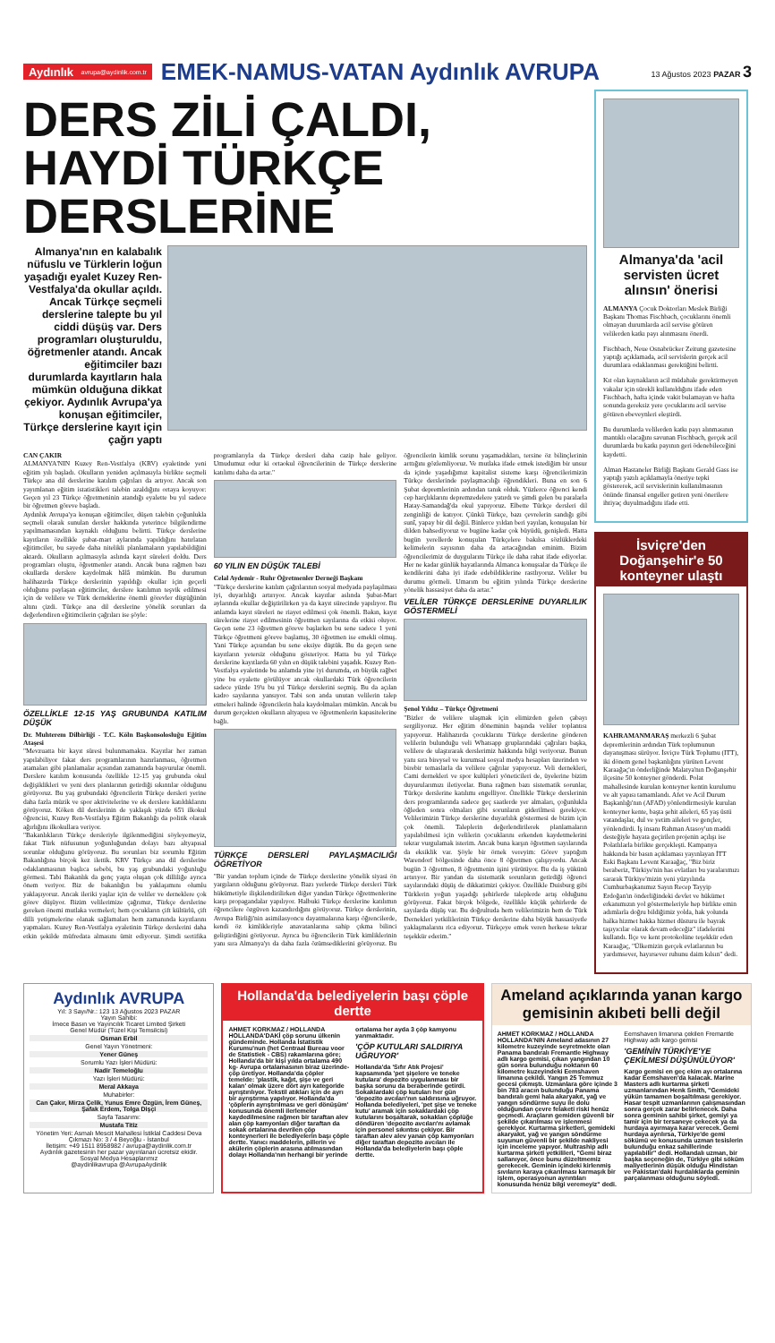Aydınlık avrupa@aydinlik.com.tr
EMEK-NAMUS-VATAN Aydınlık AVRUPA
13 Ağustos 2023 PAZAR 3
DERS ZİLİ ÇALDI, HAYDİ TÜRKÇE DERSLERİNE
Almanya'nın en kalabalık nüfuslu ve Türklerin loğun yaşadığı eyalet Kuzey Ren-Vestfalya'da okullar açıldı. Ancak Türkçe seçmeli derslerine talepte bu yıl ciddi düşüş var. Ders programları oluşturuldu, öğretmenler atandı. Ancak eğitimciler bazı durumlarda kayıtların hala mümkün olduğuna dikkat çekiyor. Aydınlık Avrupa'ya konuşan eğitimciler, Türkçe derslerine kayıt için çağrı yaptı
CAN ÇAKIR
ALMANYA'NIN Kuzey Ren-Vestfalya (KRV) eyaletinde yeni eğitim yılı başladı. Okulların yeniden açılmasıyla birlikte seçmeli Türkçe ana dil derslerine katılım çağrıları da artıyor. Ancak son yayımlanan eğitim istatistikleri talebin azaldığını ortaya koyuyor: Geçen yıl 23 Türkçe öğretmeninin atandığı eyalette bu yıl sadece bir öğretmen göreve başladı.
Aydınlık Avrupa'ya konuşan eğitimciler, düşen talebin çoğunlukla seçmeli olarak sunulan dersler hakkında yeterince bilgilendirme yapılmamasından kaynaklı olduğunu belirtti. Türkçe derslerine kayıtların özellikle şubat-mart aylarında yapıldığını hatırlatan eğitimciler, bu sayede daha nitelikli planlamaların yapılabildiğini aktardı. Okulların açılmasıyla aslında kayıt süreleri doldu. Ders programları oluştu, öğretmenler atandı. Ancak buna rağmen bazı okullarda derslere kaydolmak hâlâ mümkün. Bu durumun halihazırda Türkçe derslerinin yapıldığı okullar için geçerli olduğunu paylaşan eğitimciler, derslere katılımın teşvik edilmesi için de velilere ve Türk derneklerine önemli görevler düştüğünün altını çizdi. Türkçe ana dil derslerine yönelik sorunları da değerlendiren eğitimcilerin çağrıları ise şöyle:
ÖZELLİKLE 12-15 YAŞ GRUBUNDA KATILIM DÜŞÜK
Dr. Muhterem Dilbirliği - T.C. Köln Başkonsolosluğu Eğitim Ataşesi
"Mevzuatta bir kayıt süresi bulunmamakta. Kayıtlar her zaman yapılabiliyor fakat ders programlarının hazırlanması, öğretmen atamaları gibi planlamalar açısından zamanında başvurular önemli. Derslere katılım konusunda özellikle 12-15 yaş grubunda okul değişiklikleri ve yeni ders planlarının getirdiği sıkıntılar olduğunu görüyoruz. Bu yaş grubundaki öğrencilerin Türkçe dersleri yerine daha fazla müzik ve spor aktivitelerine ve ek derslere katıldıklarını görüyoruz. Köken dil derslerinin de yaklaşık yüzde 65'i ilkokul öğrencisi, Kuzey Ren-Vestfalya Eğitim Bakanlığı da politik olarak ağırlığını ilkokullara veriyor.
"Bakanlıkların Türkçe dersleriyle ilgilenmediğini söyleyemeyiz, fakat Türk nüfusunun yoğunluğundan dolayı bazı altyapısal sorunlar olduğunu görüyoruz. Bu sorunları biz sorumlu Eğitim Bakanlığına birçok kez ilettik. KRV Türkçe ana dil derslerine odaklanmasının başlıca sebebi, bu yaş grubundaki yoğunluğu görmesi. Tabi Bakanlık da genç yaşta oluşan çok dilliliğe ayrıca önem veriyor. Biz de bakanlığın bu yaklaşımını olumlu yaklaşıyoruz. Ancak ileriki yaşlar için de veliler ve derneklere çok görev düşüyor. Bizim velilerimize çağrımız, Türkçe derslerine gereken önemi mutlaka vermeleri; hem çocukların çift kültürlü, çift dilli yetişmelerine olanak sağlamaları hem zamanında kayıtlarını yapmaları. Kuzey Ren-Vestfalya eyaletinin Türkçe derslerini daha etkin şekilde müfredata almasını ümit ediyoruz. Şimdi sertifika programlarıyla da Türkçe dersleri daha cazip hale geliyor. Umudumuz odur ki ortaokul öğrencilerinin de Türkçe derslerine katılımı daha da artar."
60 YILIN EN DÜŞÜK TALEBİ
Celal Aydemir - Ruhr Öğretmenler Derneği Başkanı
"Türkçe derslerine katılım çağrılarının sosyal medyada paylaşılması iyi, duyarlılığı artırıyor. Ancak kayıtlar aslında Şubat-Mart aylarında okullar değiştirilirken ya da kayıt sürecinde yapılıyor. Bu anlamda kayıt süreleri ne riayet edilmesi çok önemli. Bakın, kayıt sürelerine riayet edilmesinin öğretmen sayılarına da etkisi oluyor. Geçen sene 23 öğretmen göreve başlarken bu sene sadece 1 yeni Türkçe öğretmeni göreve başlamış, 30 öğretmen ise emekli olmuş. Yani Türkçe açısından bu sene eksiye düştük. Bu da geçen sene kayıtların yetersiz olduğunu gösteriyor. Hatta bu yıl Türkçe derslerine kayıtlarda 60 yılın en düşük talebini yaşadık. Kuzey Ren-Vestfalya eyaletinde bu anlamda yine iyi durumda, en büyük rağbet yine bu eyalette görülüyor ancak okullardaki Türk öğrencilerin sadece yüzde 19'u bu yıl Türkçe derslerini seçmiş. Bu da açılan kadro sayılarına yansıyor. Tabi son anda unutan velilerin talep etmeleri halinde öğrencilerin hala kaydolmaları mümkün. Ancak bu durum gerçekten okulların altyapısı ve öğretmenlerin kapasitelerine bağlı.
TÜRKÇE DERSLERİ PAYLAŞMACILIĞI ÖĞRETİYOR
"Bir yandan toplum içinde de Türkçe derslerine yönelik siyasi ön yargıların olduğunu görüyoruz. Bazı yerlerde Türkçe dersleri Türk hükümetiyle ilişkilendirilirken diğer yandan Türkçe öğretmenlerine karşı propagandalar yapılıyor. Halbuki Türkçe derslerine katılımın öğrencilere özgüven kazandırdığını görüyoruz. Türkçe derslerinin, Avrupa Birliği'nin asimilasyoncu dayatmalarına karşı öğrencilerde, kendi öz kimlikleriyle anavatanlarına sahip çıkma bilinci geliştirdiğini görüyoruz. Ayrıca bu öğrencilerin Türk kimliklerinin yanı sıra Almanya'yı da daha fazla özümsediklerini görüyoruz. Bu öğrencilerin kimlik sorunu yaşamadıkları, tersine öz bilinçlerinin arttığını gözlemliyoruz. Ve mutlaka ifade etmek istediğim bir unsur da içinde yaşadığımız kapitalist sisteme karşı öğrencilerimizin Türkçe derslerinde paylaşmacılığı öğrendikleri. Buna en son 6 Şubat depremlerinin ardından tanık olduk. Yüzlerce öğrenci kendi cep harçlıklarını depremzedelere yatırdı ve şimdi gelen bu paralarla Hatay-Samandağ'da okul yapıyoruz. Elbette Türkçe dersleri dil zenginliği de katıyor. Çünkü Türkçe, bazı çevrelerin sandığı gibi sunî, yapay bir dil değil. Binlerce yıldan beri yayılan, konuşulan bir dilden bahsediyoruz ve bugüne kadar çok büyüdü, genişledi. Hatta bugün yerellerde konuşulan Türkçelere bakılsa sözlüklerdeki kelimelerin sayısının daha da artacağından eminim. Bizim öğrencilerimiz de duygularını Türkçe ile daha rahat ifade ediyorlar. Her ne kadar günlük hayatlarında Almanca konuşsalar da Türkçe ile kendilerini daha iyi ifade edebildiklerine rastlıyoruz. Veliler bu durumu görmeli. Umarım bu eğitim yılında Türkçe derslerine yönelik hassasiyet daha da artar."
VELİLER TÜRKÇE DERSLERİNE DUYARLILIK GÖSTERMELİ
Şenol Yıldız – Türkçe Öğretmeni
"Bizler de velilere ulaşmak için elimizden gelen çabayı sergiliyoruz. Her eğitim döneminin başında veliler toplantısı yapıyoruz. Halihazırda çocuklarını Türkçe derslerine gönderen velilerin bulunduğu veli Whatsapp gruplarındaki çağrıları başka, velilere de ulaştırarak derslerimiz hakkında bilgi veriyoruz. Bunun yanı sıra bireysel ve kurumsal sosyal medya hesapları üzerinden ve birebir temaslarla da velilere çağrılar yapıyoruz. Veli dernekleri, Cami dernekleri ve spor kulüpleri yöneticileri de, üyelerine bizim duyurularımızı iletiyorlar. Buna rağmen bazı sistematik sorunlar, Türkçe derslerine katılımı engelliyor. Özellikle Türkçe derslerinin ders programlarında sadece geç saatlerde yer almaları, çoğunlukla öğleden sonra olmaları gibi sorunların giderilmesi gerekiyor. Velilerimizin Türkçe derslerine duyarlılık göstermesi de bizim için çok önemli. Taleplerin değerlendirilerek planlamaların yapılabilmesi için velilerin çocuklarını erkenden kaydetmelerini tekrar vurgulamak isterim. Ancak buna karşın öğretmen sayılarında da eksiklik var. Şöyle bir örnek vereyim: Görev yaptığım Warendorf bölgesinde daha önce 8 öğretmen çalışıyordu. Ancak bugün 3 öğretmen, 8 öğretmenin işini yürütüyor. Bu da iş yükünü artırıyor. Bir yandan da sistematik sorunların getirdiği öğrenci sayılarındaki düşüş de dikkatimizi çekiyor. Özellikle Duisburg gibi Türklerin yoğun yaşadığı şehirlerde taleplerde artış olduğunu görüyoruz. Fakat birçok bölgede, özellikle küçük şehirlerde de sayılarda düşüş var. Bu doğrultuda hem velilerimizin hem de Türk Dernekleri yetkililerinin Türkçe derslerine daha büyük hassasiyetle yaklaşmalarını rica ediyoruz. Türkçeye emek veren herkese tekrar teşekkür ederim."
Almanya'da 'acil servisten ücret alınsın' önerisi
ALMANYA Çocuk Doktorları Meslek Birliği Başkanı Thomas Fischbach, çocuklarını önemli olmayan durumlarda acil servise götüren velilerden katkı payı alınmasını önerdi.
Fischbach, Neue Osnabrücker Zeitung gazetesine yaptığı açıklamada, acil servislerin gerçek acil durumlara odaklanması gerektiğini belirtti.
Kıt olan kaynakların acil müdahale gerektirmeyen vakalar için sürekli kullanıldığını ifade eden Fischbach, hafta içinde vakit bulamayan ve hafta sonunda gereksiz yere çocuklarını acil servise götüren ebeveynleri eleştirdi.
Bu durumlarda velilerden katkı payı alınmasının mantıklı olacağını savunan Fischbach, gerçek acil durumlarda bu katkı payının geri ödenebileceğini kaydetti.
Alman Hastaneler Birliği Başkanı Gerald Gass ise yaptığı yazılı açıklamayla öneriye tepki göstererek, acil servislerinin kullanılmasının önünde finansal engeller getiren yeni önerilere ihtiyaç duyulmadığını ifade etti.
İsviçre'den Doğanşehir'e 50 konteyner ulaştı
KAHRAMANMARAŞ merkezli 6 Şubat depremlerinin ardından Türk toplumunun dayanışması sürüyor. İsviçre Türk Toplumu (ITT), iki dönem genel başkanlığını yürüten Levent Karaağaç'ın önderliğinde Malatya'nın Doğanşehir ilçesine 50 konteyner gönderdi. Polat mahallesinde kurulan konteyner kentin kurulumu ve alt yapısı tamamlandı. Afet ve Acil Durum Başkanlığı'nın (AFAD) yönlendirmesiyle kurulan konteyner kente, başta şehit aileleri, 65 yaş üstü vatandaşlar, dul ve yetim aileleri ve gençler, yönlendirdi. İş insanı Rahman Atasoy'un maddi desteğiyle hayata geçirilen projenin açılışı ise Polatlılarla birlikte gerçekleşti. Kampanya hakkında bir basın açıklaması yayınlayan İTT Eski Başkanı Levent Karaağaç, "Biz biriz beraberiz, Türkiye'nin has evlatları bu yaralarımızı sararak Türkiye'mizin yeni yüzyılında Cumhurbaşkanımız Sayın Recep Tayyip Erdoğan'ın önderliğindeki devlet ve hükümet erkanımızın yol göstermeleriyle hep birlikte emin adımlarla doğru bildiğimiz yolda, hak yolunda halka hizmet hakka hizmet düsturu ile bayrak taşıyıcılar olarak devam edeceğiz" ifadelerini kullandı. İlçe ve kent protokolüne teşekkür eden Karaağaç, "Ülkemizin gerçek evlatlarının bu yardımsever, hayırsever ruhunu daim kılsın" dedi.
Aydınlık AVRUPA
Yıl: 3 Sayı/Nr.: 123 13 Ağustos 2023 PAZAR
Yayın Sahibi:
İmece Basın ve Yayıncılık Ticaret Limited Şirketi
Genel Müdür (Tüzel Kişi Temsilcisi)
Osman Erbil
Genel Yayın Yönetmeni:
Yener Güneş
Sorumlu Yazı İşleri Müdürü:
Nadir Temeloğlu
Yazı İşleri Müdürü:
Meral Akkaya
Muhabirler:
Can Çakır, Mirza Çelik, Yunus Emre Özgün, İrem Güneş, Şafak Erdem, Tolga Dişçi
Sayfa Tasarımı:
Mustafa Titiz
Yönetim Yeri: Asmalı Mescit Mahallesi İstiklal Caddesi Deva Çıkmazı No: 3 / 4 Beyoğlu - İstanbul
İletişim: +49 1511 8958982 / avrupa@aydinlik.com.tr
Aydınlık gazetesinin her pazar yayınlanan ücretsiz ekidir.
Sosyal Medya Hesaplarımız
@aydinlikavrupa @AvrupaAydinlik
Hollanda'da belediyelerin başı çöple dertte
AHMET KORKMAZ / HOLLANDA
HOLLANDA'DAKİ çöp sorunu ülkenin gündeminde. Hollanda İstatistik Kurumu'nun (het Centraal Bureau voor de Statistiek - CBS) rakamlarına göre; Hollanda'da bir kişi yılda ortalama 490 kg- Avrupa ortalamasının biraz üzerinde- çöp üretiyor. Hollanda'da çöpler temelde: 'plastik, kağıt, şişe ve geri kalan' olmak üzere dört ayrı kategoride ayrıştırılıyor. Tekstil atıkları için de ayrı bir ayrıştırma yapılıyor. Hollanda'da 'çöplerin ayrıştırılması ve geri dönüşüm' konusunda önemli ilerlemeler kaydedilmesine rağmen bir taraftan alev alan çöp kamyonları diğer taraftan da sokak ortalarına devrilen çöp konteynerleri ile belediyelerin başı çöple dertte. Yanıcı maddelerin, pillerin ve akülerin çöplerin arasına atılmasından dolayı Hollanda'nın herhangi bir yerinde ortalama her ayda 3 çöp kamyonu yanmaktadır.
'ÇÖP KUTULARI SALDIRIYA UĞRUYOR'
Hollanda'da 'Sıfır Atık Projesi' kapsamında 'pet şişelere ve teneke kutulara' depozito uygulanması bir başka sorunu da beraberinde getirdi. Sokaklardaki çöp kutuları her gün 'depozito avcıları'nın saldırısına uğruyor. Hollanda belediyeleri, 'pet şişe ve teneke kutu' aramak için sokaklardaki çöp kutularını boşaltarak, sokakları çöplüğe döndüren 'depozito avcıları'nı avlamak için personel sıkıntısı çekiyor. Bir taraftan alev alev yanan çöp kamyonları diğer taraftan depozito avcıları ile Hollanda'da belediyelerin başı çöple dertte.
Ameland açıklarında yanan kargo gemisinin akıbeti belli değil
AHMET KORKMAZ / HOLLANDA
HOLLANDA'NIN Ameland adasının 27 kilometre kuzeyinde seyretmekte olan Panama bandıralı Fremantle Highway adlı kargo gemisi, çıkan yangından 10 gün sonra bulunduğu noktanın 60 kilometre kuzeyindeki Eemshaven limanına çekildi. Yangın 25 Temmuz gecesi çıkmıştı. Uzmanlara göre içinde 3 bin 783 aracın bulunduğu Panama bandıralı gemi hala akaryakıt, yağ ve yangın söndürme suyu ile dolu olduğundan çevre felaketi riski henüz geçmedi. Araçların gemiden güvenli bir şekilde çıkarılması ve işlenmesi gerekiyor. Kurtarma şirketleri, gemideki akaryakıt, yağ ve yangın söndürme suyunun güvenli bir şekilde nakliyesi için inceleme yapıyor. Multraship adlı kurtarma şirketi yetkilileri, "Gemi biraz sallanıyor, önce bunu düzeltmemiz gerekecek. Geminin içindeki kirlenmiş sıvıların karaya çıkarılması karmaşık bir işlem, operasyonun ayrıntıları konusunda henüz bilgi veremeyiz" dedi.
Eemshaven limanına çekilen Fremantle Highway adlı kargo gemisi
'GEMİNİN TÜRKİYE'YE ÇEKİLMESİ DÜŞÜNÜLÜYOR'
Kargo gemisi en geç ekim ayı ortalarına kadar Eemshaven'da kalacak. Marine Masters adlı kurtarma şirketi uzmanlarından Henk Smith, "Gemideki yükün tamamen boşaltılması gerekiyor. Hasar tespit uzmanlarının çalışmasından sonra gerçek zarar belirlenecek. Daha sonra geminin sahibi şirket, gemiyi ya tamir için bir tersaneye çekecek ya da hurdaya ayırmaya karar verecek. Gemi hurdaya ayrılırsa, Türkiye'de gemi sökümü ve konusunda uzman tesislerin bulunduğu enkaz sahillerinde yapılabilir" dedi. Hollandalı uzman, bir başka seçeneğin de, Türkiye gibi söküm maliyetlerinin düşük olduğu Hindistan ve Pakistan'daki hurdalıklarda geminin parçalanması olduğunu söyledi.